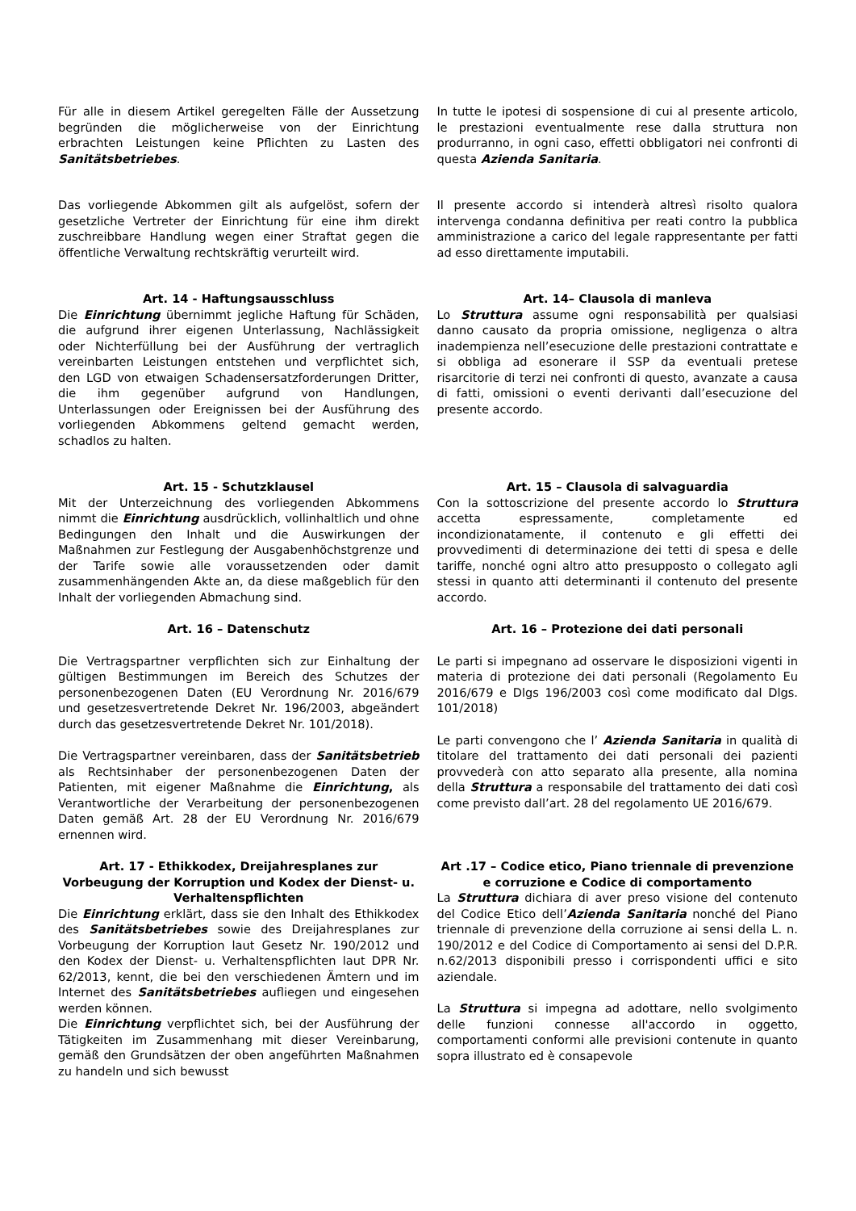Für alle in diesem Artikel geregelten Fälle der Aussetzung begründen die möglicherweise von der Einrichtung erbrachten Leistungen keine Pflichten zu Lasten des Sanitätsbetriebes.
In tutte le ipotesi di sospensione di cui al presente articolo, le prestazioni eventualmente rese dalla struttura non produrranno, in ogni caso, effetti obbligatori nei confronti di questa Azienda Sanitaria.
Das vorliegende Abkommen gilt als aufgelöst, sofern der gesetzliche Vertreter der Einrichtung für eine ihm direkt zuschreibbare Handlung wegen einer Straftat gegen die öffentliche Verwaltung rechtskräftig verurteilt wird.
Il presente accordo si intenderà altresì risolto qualora intervenga condanna definitiva per reati contro la pubblica amministrazione a carico del legale rappresentante per fatti ad esso direttamente imputabili.
Art. 14 - Haftungsausschluss
Die Einrichtung übernimmt jegliche Haftung für Schäden, die aufgrund ihrer eigenen Unterlassung, Nachlässigkeit oder Nichterfüllung bei der Ausführung der vertraglich vereinbarten Leistungen entstehen und verpflichtet sich, den LGD von etwaigen Schadensersatzforderungen Dritter, die ihm gegenüber aufgrund von Handlungen, Unterlassungen oder Ereignissen bei der Ausführung des vorliegenden Abkommens geltend gemacht werden, schadlos zu halten.
Art. 14– Clausola di manleva
Lo Struttura assume ogni responsabilità per qualsiasi danno causato da propria omissione, negligenza o altra inadempienza nell’esecuzione delle prestazioni contrattate e si obbliga ad esonerare il SSP da eventuali pretese risarcitorie di terzi nei confronti di questo, avanzate a causa di fatti, omissioni o eventi derivanti dall’esecuzione del presente accordo.
Art. 15 - Schutzklausel
Mit der Unterzeichnung des vorliegenden Abkommens nimmt die Einrichtung ausdrücklich, vollinhaltlich und ohne Bedingungen den Inhalt und die Auswirkungen der Maßnahmen zur Festlegung der Ausgabenhöchstgrenze und der Tarife sowie alle voraussetzenden oder damit zusammenhängenden Akte an, da diese maßgeblich für den Inhalt der vorliegenden Abmachung sind.
Art. 15 – Clausola di salvaguardia
Con la sottoscrizione del presente accordo lo Struttura accetta espressamente, completamente ed incondizionatamente, il contenuto e gli effetti dei provvedimenti di determinazione dei tetti di spesa e delle tariffe, nonché ogni altro atto presupposto o collegato agli stessi in quanto atti determinanti il contenuto del presente accordo.
Art. 16 – Datenschutz
Die Vertragspartner verpflichten sich zur Einhaltung der gültigen Bestimmungen im Bereich des Schutzes der personenbezogenen Daten (EU Verordnung Nr. 2016/679 und gesetzesvertretende Dekret Nr. 196/2003, abgeändert durch das gesetzesvertretende Dekret Nr. 101/2018).
Die Vertragspartner vereinbaren, dass der Sanitätsbetrieb als Rechtsinhaber der personenbezogenen Daten der Patienten, mit eigener Maßnahme die Einrichtung, als Verantwortliche der Verarbeitung der personenbezogenen Daten gemäß Art. 28 der EU Verordnung Nr. 2016/679 ernennen wird.
Art. 16 – Protezione dei dati personali
Le parti si impegnano ad osservare le disposizioni vigenti in materia di protezione dei dati personali (Regolamento Eu 2016/679 e Dlgs 196/2003 così come modificato dal Dlgs. 101/2018)
Le parti convengono che l’ Azienda Sanitaria in qualità di titolare del trattamento dei dati personali dei pazienti provvederà con atto separato alla presente, alla nomina della Struttura a responsabile del trattamento dei dati così come previsto dall’art. 28 del regolamento UE 2016/679.
Art. 17 - Ethikkodex, Dreijahresplanes zur Vorbeugung der Korruption und Kodex der Dienst- u. Verhaltenspflichten
Die Einrichtung erklärt, dass sie den Inhalt des Ethikkodex des Sanitätsbetriebes sowie des Dreijahresplanes zur Vorbeugung der Korruption laut Gesetz Nr. 190/2012 und den Kodex der Dienst- u. Verhaltenspflichten laut DPR Nr. 62/2013, kennt, die bei den verschiedenen Ämtern und im Internet des Sanitätsbetriebes aufliegen und eingesehen werden können.
Die Einrichtung verpflichtet sich, bei der Ausführung der Tätigkeiten im Zusammenhang mit dieser Vereinbarung, gemäß den Grundsätzen der oben angeführten Maßnahmen zu handeln und sich bewusst
Art .17 – Codice etico, Piano triennale di prevenzione e corruzione e Codice di comportamento
La Struttura dichiara di aver preso visione del contenuto del Codice Etico dell’Azienda Sanitaria nonché del Piano triennale di prevenzione della corruzione ai sensi della L. n. 190/2012 e del Codice di Comportamento ai sensi del D.P.R. n.62/2013 disponibili presso i corrispondenti uffici e sito aziendale.
La Struttura si impegna ad adottare, nello svolgimento delle funzioni connesse all'accordo in oggetto, comportamenti conformi alle previsioni contenute in quanto sopra illustrato ed è consapevole